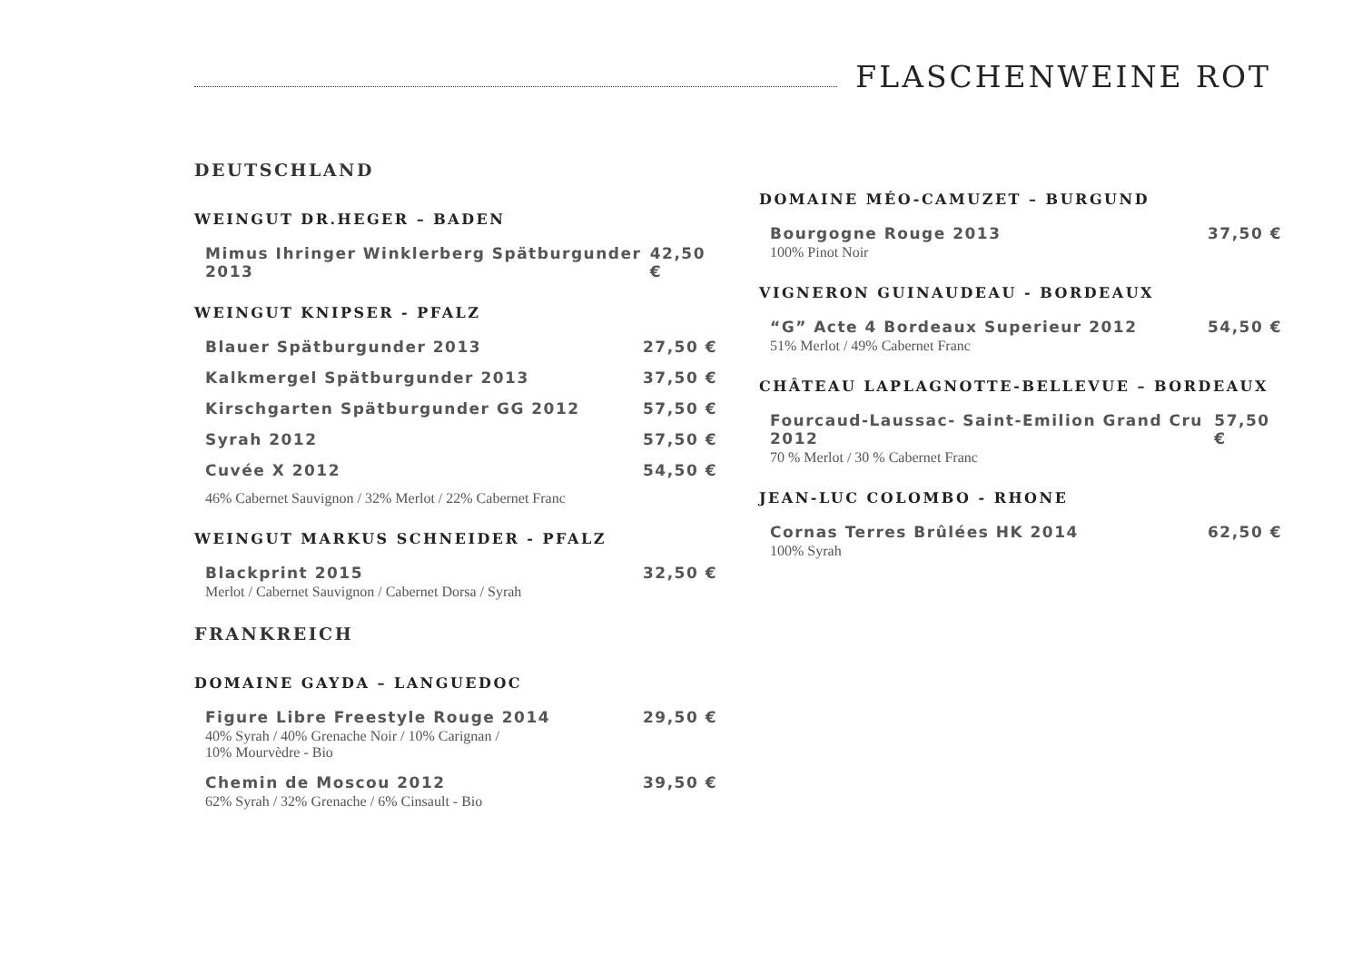FLASCHENWEINE ROT
DEUTSCHLAND
WEINGUT DR.HEGER – BADEN
Mimus Ihringer Winklerberg Spätburgunder 2013 42,50 €
WEINGUT KNIPSER - PFALZ
Blauer Spätburgunder 2013 27,50 €
Kalkmergel Spätburgunder 2013 37,50 €
Kirschgarten Spätburgunder GG 2012 57,50 €
Syrah 2012 57,50 €
Cuvée X 2012 54,50 €
46% Cabernet Sauvignon / 32% Merlot / 22% Cabernet Franc
WEINGUT MARKUS SCHNEIDER - PFALZ
Blackprint 2015 32,50 €
Merlot / Cabernet Sauvignon / Cabernet Dorsa / Syrah
FRANKREICH
DOMAINE GAYDA – LANGUEDOC
Figure Libre Freestyle Rouge 2014 29,50 €
40% Syrah / 40% Grenache Noir / 10% Carignan /
10% Mourvèdre - Bio
Chemin de Moscou 2012 39,50 €
62% Syrah / 32% Grenache / 6% Cinsault - Bio
DOMAINE MÉO-CAMUZET – BURGUND
Bourgogne Rouge 2013 37,50 €
100% Pinot Noir
VIGNERON GUINAUDEAU - BORDEAUX
“G” Acte 4 Bordeaux Superieur 2012 54,50 €
51% Merlot / 49% Cabernet Franc
CHÂTEAU LAPLAGNOTTE-BELLEVUE – BORDEAUX
Fourcaud-Laussac- Saint-Emilion Grand Cru 2012 57,50 €
70 % Merlot / 30 % Cabernet Franc
JEAN-LUC COLOMBO - RHONE
Cornas Terres Brûlées HK 2014 62,50 €
100% Syrah